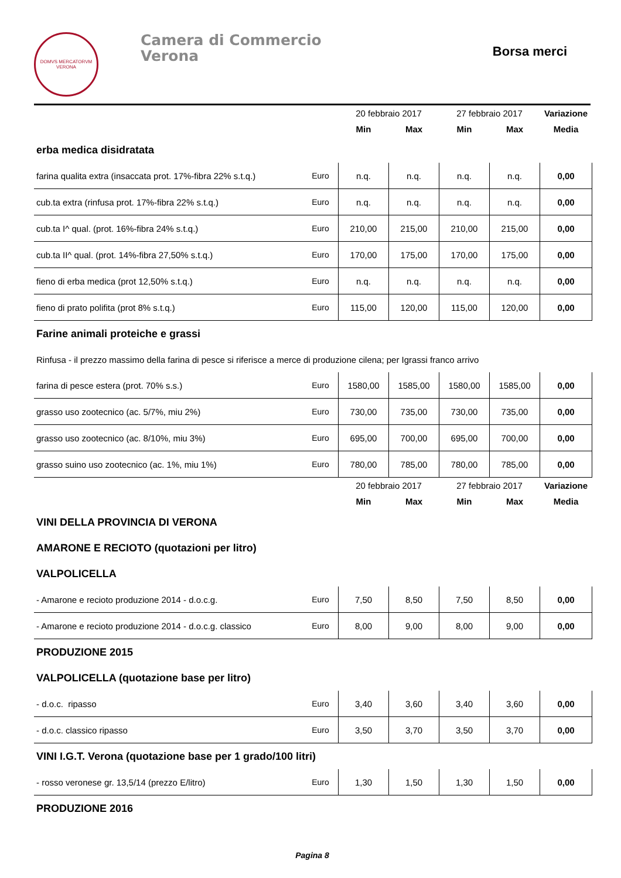DOMVS MERCATORVM
VERONA
Camera di Commercio
Verona
Borsa merci
| | | 20 febbraio 2017 | | 27 febbraio 2017 | | Variazione |
| --- | --- | --- | --- | --- | --- | --- |
| | | Min | Max | Min | Max | Media |
| erba medica disidratata | | | | | | |
| farina qualita extra (insaccata prot. 17%-fibra 22% s.t.q.) | Euro | n.q. | n.q. | n.q. | n.q. | 0,00 |
| cub.ta extra (rinfusa prot. 17%-fibra 22% s.t.q.) | Euro | n.q. | n.q. | n.q. | n.q. | 0,00 |
| cub.ta I^ qual. (prot. 16%-fibra 24% s.t.q.) | Euro | 210,00 | 215,00 | 210,00 | 215,00 | 0,00 |
| cub.ta II^ qual. (prot. 14%-fibra 27,50% s.t.q.) | Euro | 170,00 | 175,00 | 170,00 | 175,00 | 0,00 |
| fieno di erba medica (prot 12,50% s.t.q.) | Euro | n.q. | n.q. | n.q. | n.q. | 0,00 |
| fieno di prato polifita (prot 8% s.t.q.) | Euro | 115,00 | 120,00 | 115,00 | 120,00 | 0,00 |
| Farine animali proteiche e grassi | | | | | | |
| Rinfusa - il prezzo massimo della farina di pesce si riferisce a merce di produzione cilena; per Igrassi franco arrivo | | | | | | |
| farina di pesce estera (prot. 70% s.s.) | Euro | 1580,00 | 1585,00 | 1580,00 | 1585,00 | 0,00 |
| grasso uso zootecnico (ac. 5/7%, miu 2%) | Euro | 730,00 | 735,00 | 730,00 | 735,00 | 0,00 |
| grasso uso zootecnico (ac. 8/10%, miu 3%) | Euro | 695,00 | 700,00 | 695,00 | 700,00 | 0,00 |
| grasso suino uso zootecnico (ac. 1%, miu 1%) | Euro | 780,00 | 785,00 | 780,00 | 785,00 | 0,00 |
| | | 20 febbraio 2017 | | 27 febbraio 2017 | | Variazione |
| | | Min | Max | Min | Max | Media |
| VINI DELLA PROVINCIA DI VERONA | | | | | | |
| AMARONE E RECIOTO (quotazioni per litro) | | | | | | |
| VALPOLICELLA | | | | | | |
| - Amarone e recioto produzione 2014 - d.o.c.g. | Euro | 7,50 | 8,50 | 7,50 | 8,50 | 0,00 |
| - Amarone e recioto produzione 2014 - d.o.c.g. classico | Euro | 8,00 | 9,00 | 8,00 | 9,00 | 0,00 |
| PRODUZIONE 2015 | | | | | | |
| VALPOLICELLA (quotazione base per litro) | | | | | | |
| - d.o.c. ripasso | Euro | 3,40 | 3,60 | 3,40 | 3,60 | 0,00 |
| - d.o.c. classico ripasso | Euro | 3,50 | 3,70 | 3,50 | 3,70 | 0,00 |
| VINI I.G.T. Verona (quotazione base per 1 grado/100 litri) | | | | | | |
| - rosso veronese gr. 13,5/14 (prezzo E/litro) | Euro | 1,30 | 1,50 | 1,30 | 1,50 | 0,00 |
| PRODUZIONE 2016 | | | | | | |
Pagina 8